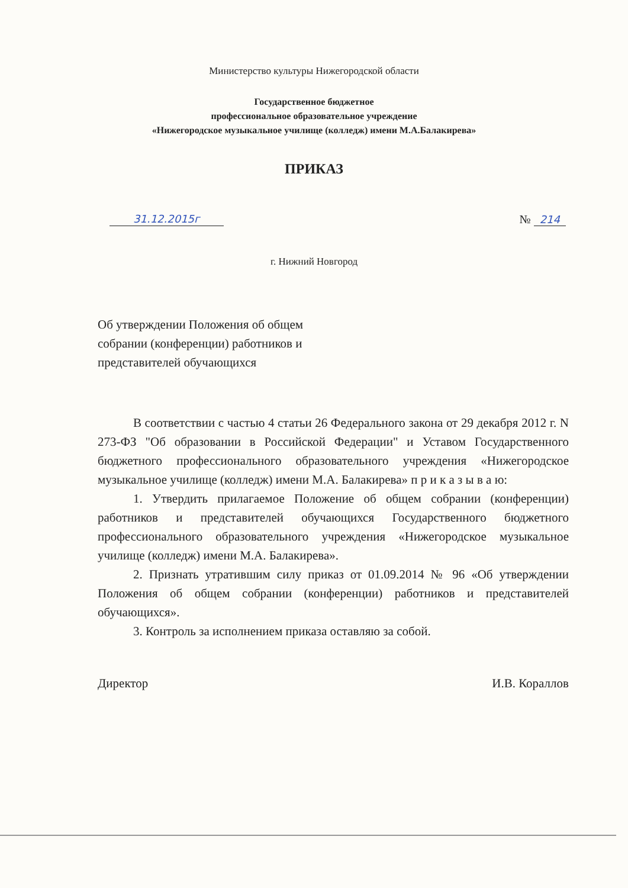Министерство культуры Нижегородской области
Государственное бюджетное
профессиональное образовательное учреждение
«Нижегородское музыкальное училище (колледж) имени М.А.Балакирева»
ПРИКАЗ
31.12.2015г № 214
г. Нижний Новгород
Об утверждении Положения об общем собрании (конференции) работников и представителей обучающихся
В соответствии с частью 4 статьи 26 Федерального закона от 29 декабря 2012 г. N 273-ФЗ "Об образовании в Российской Федерации" и Уставом Государственного бюджетного профессионального образовательного учреждения «Нижегородское музыкальное училище (колледж) имени М.А. Балакирева» п р и к а з ы в а ю:
1. Утвердить прилагаемое Положение об общем собрании (конференции) работников и представителей обучающихся Государственного бюджетного профессионального образовательного учреждения «Нижегородское музыкальное училище (колледж) имени М.А. Балакирева».
2. Признать утратившим силу приказ от 01.09.2014 № 96 «Об утверждении Положения об общем собрании (конференции) работников и представителей обучающихся».
3. Контроль за исполнением приказа оставляю за собой.
Директор И.В. Кораллов